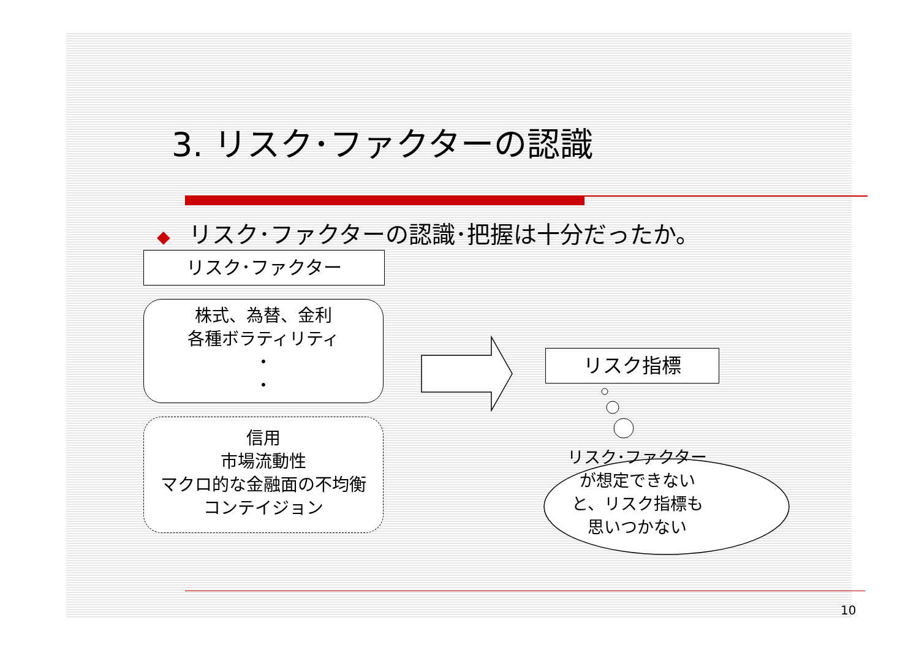3. リスク･ファクターの認識
◆ リスク･ファクターの認識･把握は十分だったか。
リスク･ファクター
株式、為替、金利
各種ボラティリティ
・
・
信用
市場流動性
マクロ的な金融面の不均衡
コンテイジョン
リスク指標
リスク･ファクターが想定できないと、リスク指標も思いつかない
10